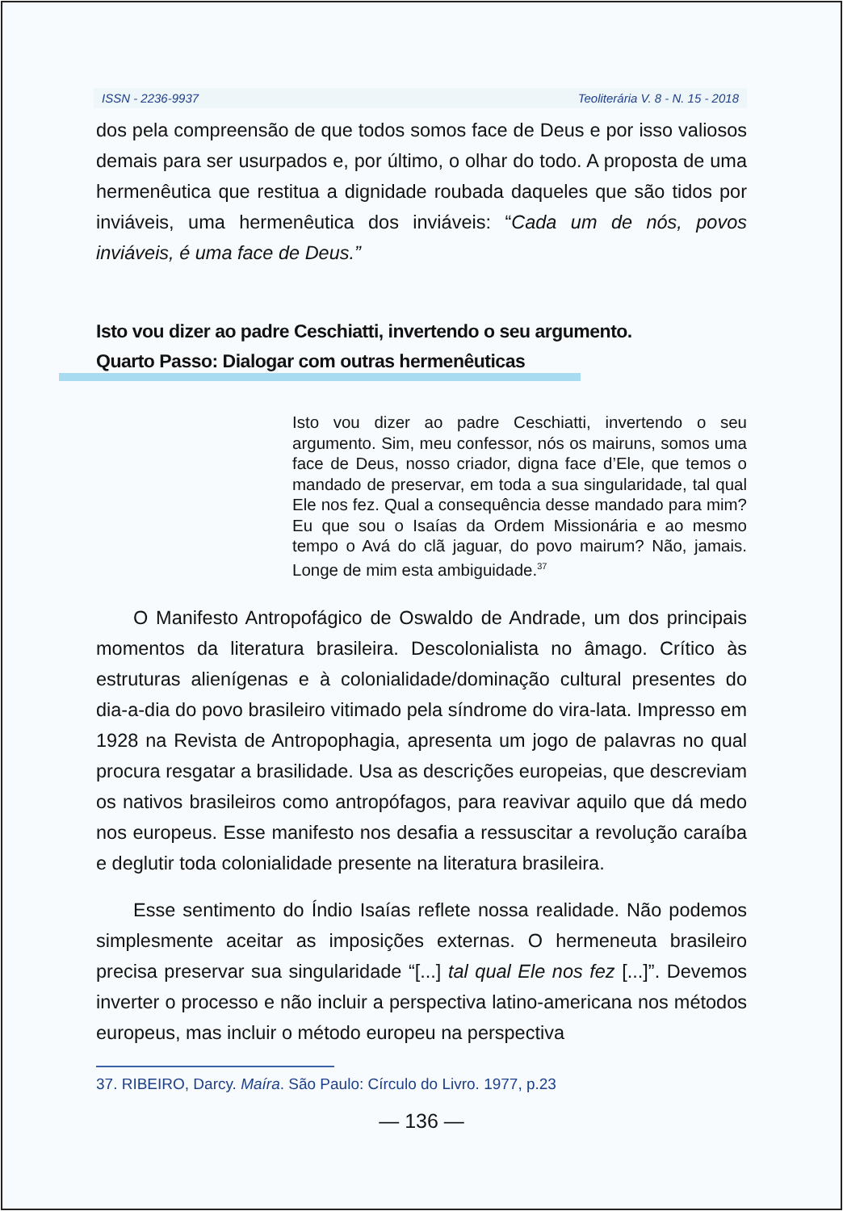ISSN - 2236-9937 Teoliterária V. 8 - N. 15 - 2018
dos pela compreensão de que todos somos face de Deus e por isso valiosos demais para ser usurpados e, por último, o olhar do todo. A proposta de uma hermenêutica que restitua a dignidade roubada daqueles que são tidos por inviáveis, uma hermenêutica dos inviáveis: “Cada um de nós, povos inviáveis, é uma face de Deus.”
Isto vou dizer ao padre Ceschiatti, invertendo o seu argumento.
Quarto Passo: Dialogar com outras hermenêuticas
Isto vou dizer ao padre Ceschiatti, invertendo o seu argumento. Sim, meu confessor, nós os mairuns, somos uma face de Deus, nosso criador, digna face d’Ele, que temos o mandado de preservar, em toda a sua singularidade, tal qual Ele nos fez. Qual a consequência desse mandado para mim? Eu que sou o Isaías da Ordem Missionária e ao mesmo tempo o Avá do clã jaguar, do povo mairum? Não, jamais. Longe de mim esta ambiguidade.<sup>37</sup>
O Manifesto Antropofágico de Oswaldo de Andrade, um dos principais momentos da literatura brasileira. Descolonialista no âmago. Crítico às estruturas alienígenas e à colonialidade/dominação cultural presentes do dia-a-dia do povo brasileiro vitimado pela síndrome do vira-lata. Impresso em 1928 na Revista de Antropophagia, apresenta um jogo de palavras no qual procura resgatar a brasilidade. Usa as descrições europeias, que descreviam os nativos brasileiros como antropófagos, para reavivar aquilo que dá medo nos europeus. Esse manifesto nos desafia a ressuscitar a revolução caraíba e deglutir toda colonialidade presente na literatura brasileira.
Esse sentimento do Índio Isaías reflete nossa realidade. Não podemos simplesmente aceitar as imposições externas. O hermeneuta brasileiro precisa preservar sua singularidade “[...] tal qual Ele nos fez [...]”. Devemos inverter o processo e não incluir a perspectiva latino-americana nos métodos europeus, mas incluir o método europeu na perspectiva
37. RIBEIRO, Darcy. Maíra. São Paulo: Círculo do Livro. 1977, p.23
— 136 —